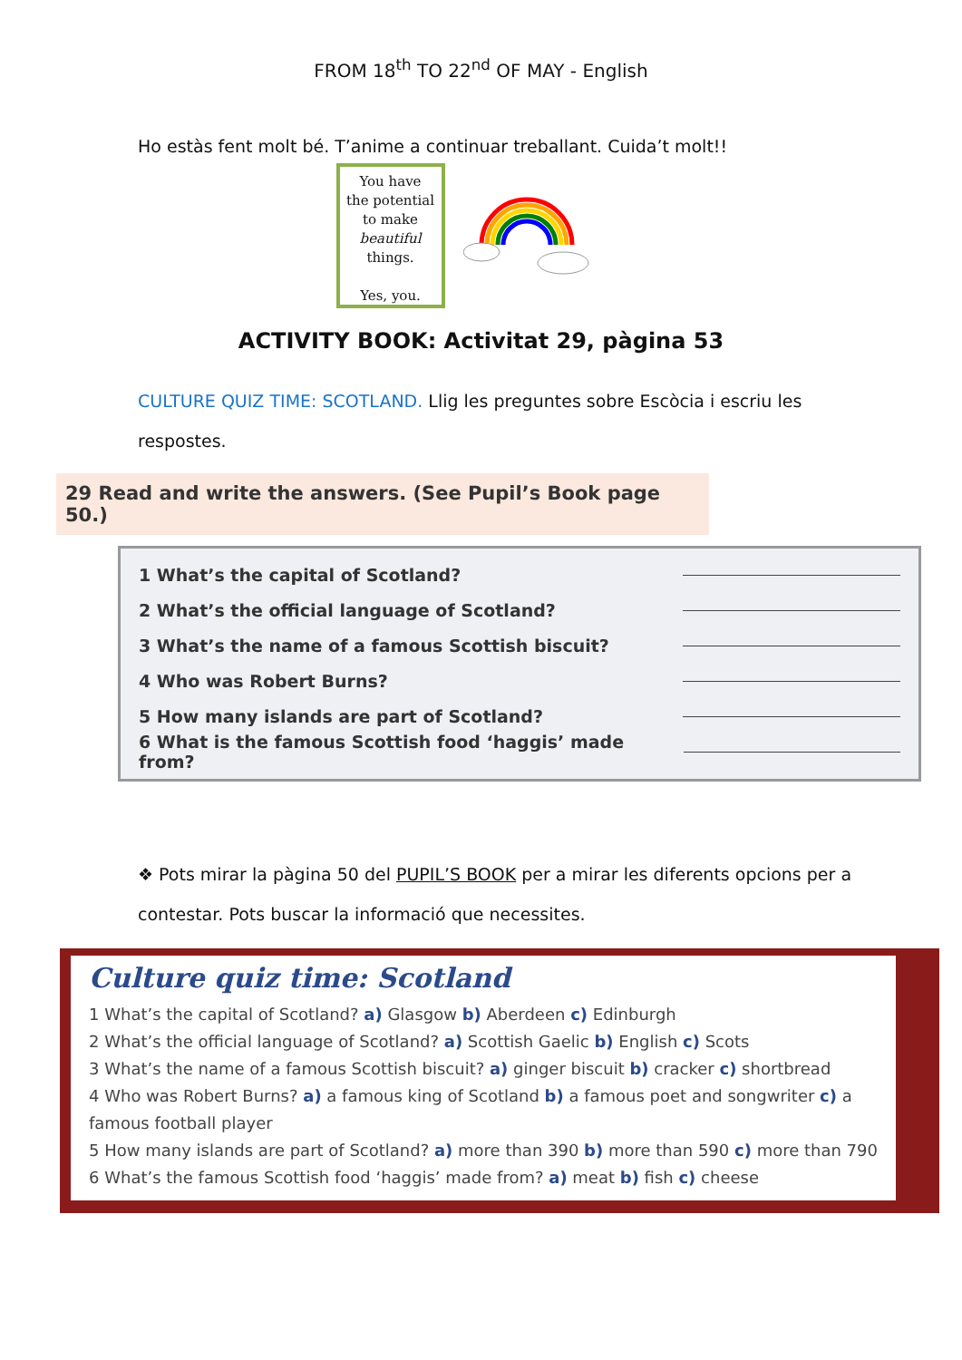FROM 18<sup>th</sup> TO 22<sup>nd</sup> OF MAY - English
Ho estàs fent molt bé. T’anime a continuar treballant. Cuida’t molt!!
You have
the potential
to make
beautiful
things.
Yes, you.
ACTIVITY BOOK: Activitat 29, pàgina 53
CULTURE QUIZ TIME: SCOTLAND. Llig les preguntes sobre Escòcia i escriu les respostes.
29 Read and write the answers. (See Pupil’s Book page 50.)
1 What’s the capital of Scotland?
2 What’s the official language of Scotland?
3 What’s the name of a famous Scottish biscuit?
4 Who was Robert Burns?
5 How many islands are part of Scotland?
6 What is the famous Scottish food ‘haggis’ made from?
❖ Pots mirar la pàgina 50 del PUPIL’S BOOK per a mirar les diferents opcions per a contestar. Pots buscar la informació que necessites.
Culture quiz time: Scotland
1 What’s the capital of Scotland? a) Glasgow b) Aberdeen c) Edinburgh
2 What’s the official language of Scotland? a) Scottish Gaelic b) English c) Scots
3 What’s the name of a famous Scottish biscuit? a) ginger biscuit b) cracker c) shortbread
4 Who was Robert Burns? a) a famous king of Scotland b) a famous poet and songwriter c) a famous football player
5 How many islands are part of Scotland? a) more than 390 b) more than 590 c) more than 790
6 What’s the famous Scottish food ‘haggis’ made from? a) meat b) fish c) cheese